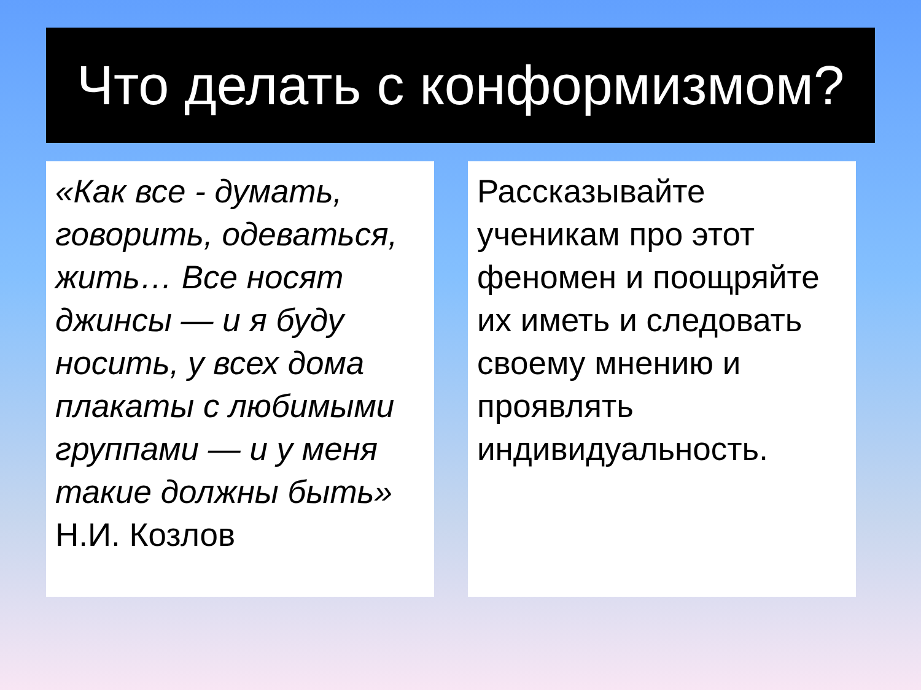Что делать с конформизмом?
«Как все - думать, говорить, одеваться, жить… Все носят джинсы — и я буду носить, у всех дома плакаты с любимыми группами — и у меня такие должны быть»
Н.И. Козлов
Рассказывайте ученикам про этот феномен и поощряйте их иметь и следовать своему мнению и проявлять индивидуальность.